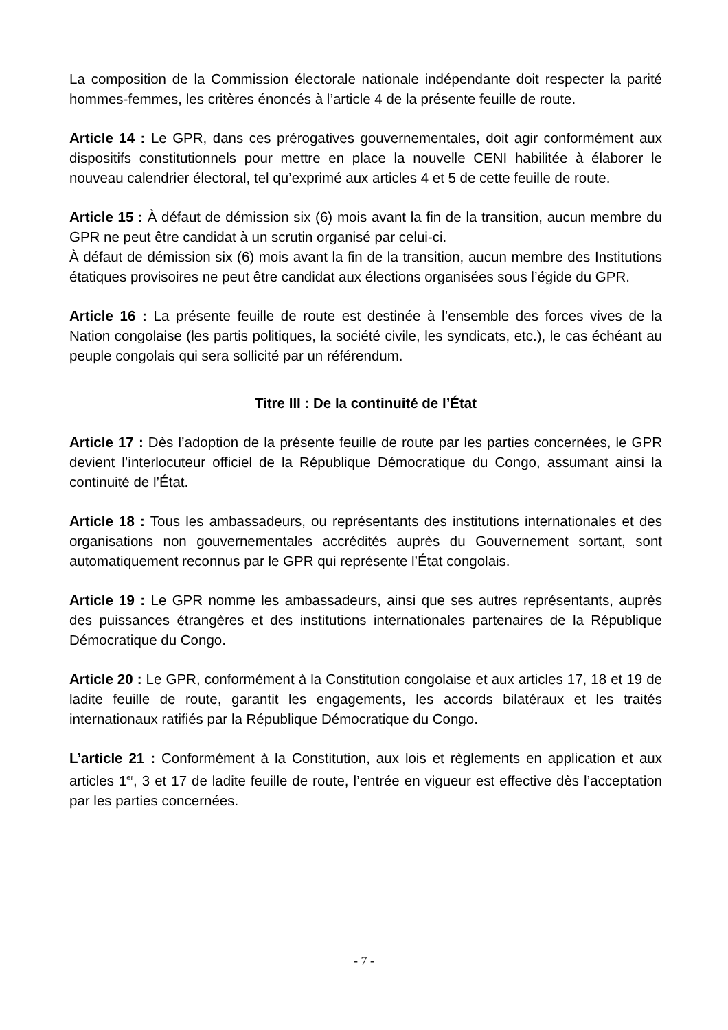La composition de la Commission électorale nationale indépendante doit respecter la parité hommes-femmes, les critères énoncés à l’article 4 de la présente feuille de route.
Article 14 : Le GPR, dans ces prérogatives gouvernementales, doit agir conformément aux dispositifs constitutionnels pour mettre en place la nouvelle CENI habilitée à élaborer le nouveau calendrier électoral, tel qu’exprimé aux articles 4 et 5 de cette feuille de route.
Article 15 : À défaut de démission six (6) mois avant la fin de la transition, aucun membre du GPR ne peut être candidat à un scrutin organisé par celui-ci.
À défaut de démission six (6) mois avant la fin de la transition, aucun membre des Institutions étatiques provisoires ne peut être candidat aux élections organisées sous l’égide du GPR.
Article 16 : La présente feuille de route est destinée à l’ensemble des forces vives de la Nation congolaise (les partis politiques, la société civile, les syndicats, etc.), le cas échéant au peuple congolais qui sera sollicité par un référendum.
Titre III : De la continuité de l’État
Article 17 : Dès l’adoption de la présente feuille de route par les parties concernées, le GPR devient l’interlocuteur officiel de la République Démocratique du Congo, assumant ainsi la continuité de l’État.
Article 18 : Tous les ambassadeurs, ou représentants des institutions internationales et des organisations non gouvernementales accrédités auprès du Gouvernement sortant, sont automatiquement reconnus par le GPR qui représente l’État congolais.
Article 19 : Le GPR nomme les ambassadeurs, ainsi que ses autres représentants, auprès des puissances étrangères et des institutions internationales partenaires de la République Démocratique du Congo.
Article 20 : Le GPR, conformément à la Constitution congolaise et aux articles 17, 18 et 19 de ladite feuille de route, garantit les engagements, les accords bilatéraux et les traités internationaux ratifiés par la République Démocratique du Congo.
L’article 21 : Conformément à la Constitution, aux lois et règlements en application et aux articles 1<sup>er</sup>, 3 et 17 de ladite feuille de route, l’entrée en vigueur est effective dès l’acceptation par les parties concernées.
- 7 -